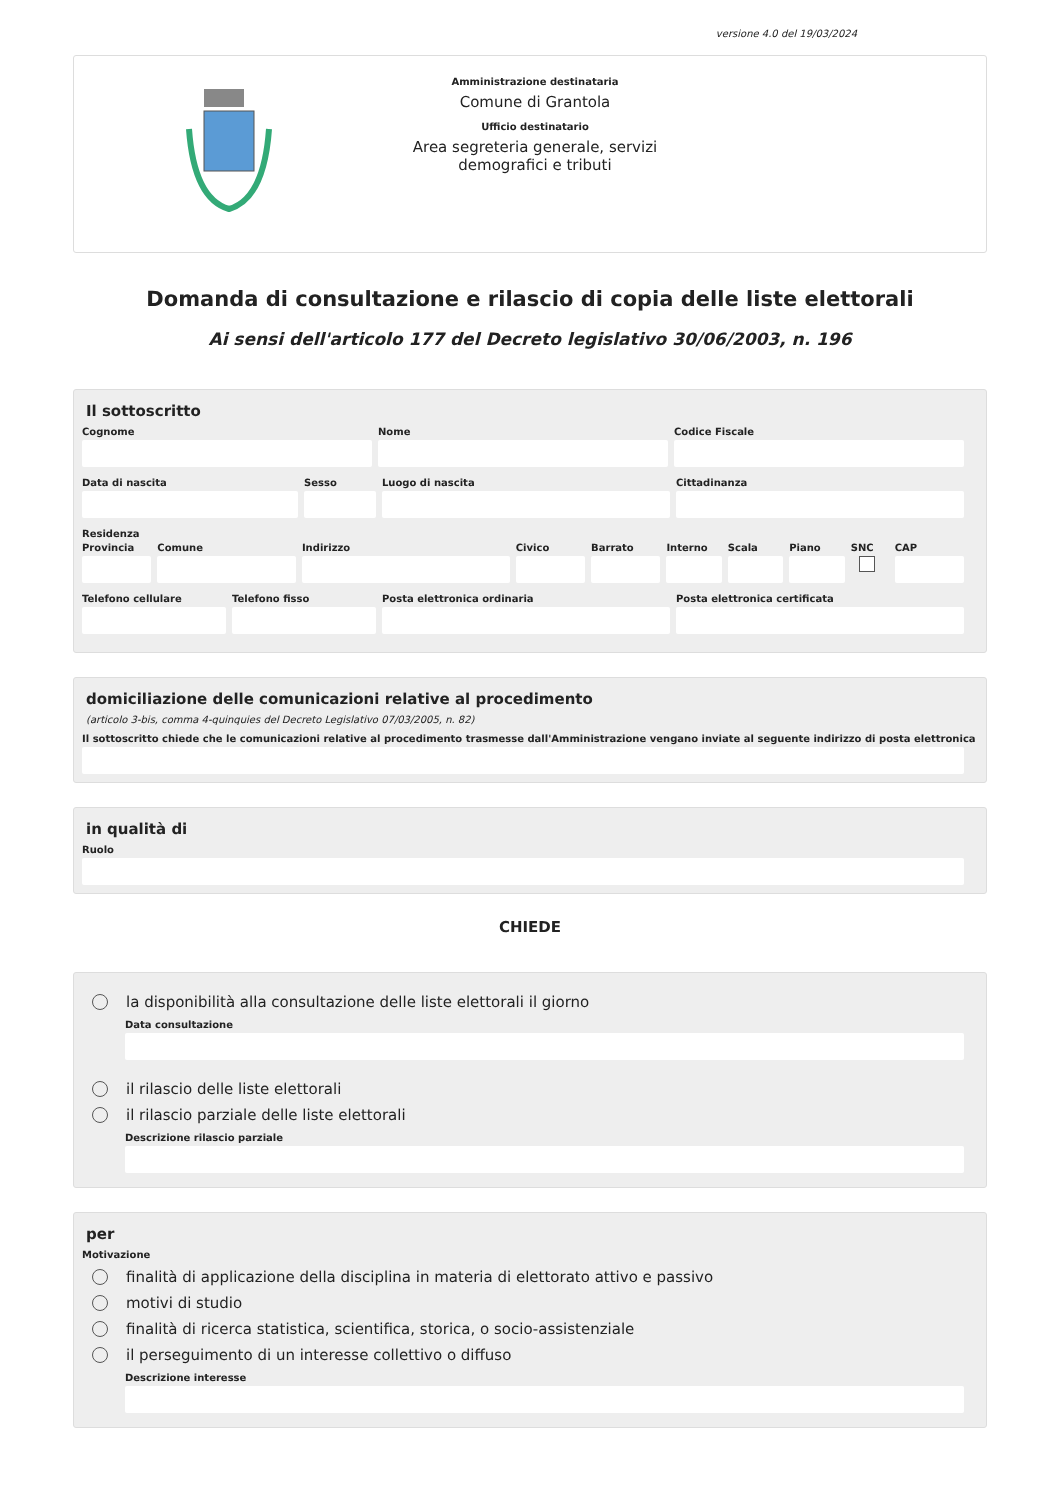versione 4.0 del 19/03/2024
Amministrazione destinataria
Comune di Grantola
Ufficio destinatario
Area segreteria generale, servizi
demografici e tributi
Domanda di consultazione e rilascio di copia delle liste elettorali
Ai sensi dell'articolo 177 del Decreto legislativo 30/06/2003, n. 196
Il sottoscritto
Cognome Nome Codice Fiscale
Data di nascita Sesso Luogo di nascita Cittadinanza
Residenza
Provincia Comune Indirizzo Civico Barrato Interno Scala Piano SNC CAP
Telefono cellulare Telefono fisso Posta elettronica ordinaria Posta elettronica certificata
domiciliazione delle comunicazioni relative al procedimento
(articolo 3-bis, comma 4-quinquies del Decreto Legislativo 07/03/2005, n. 82)
Il sottoscritto chiede che le comunicazioni relative al procedimento trasmesse dall'Amministrazione vengano inviate al seguente indirizzo di posta elettronica
in qualità di
Ruolo
CHIEDE
la disponibilità alla consultazione delle liste elettorali il giorno
Data consultazione
il rilascio delle liste elettorali
il rilascio parziale delle liste elettorali
Descrizione rilascio parziale
per
Motivazione
finalità di applicazione della disciplina in materia di elettorato attivo e passivo
motivi di studio
finalità di ricerca statistica, scientifica, storica, o socio-assistenziale
il perseguimento di un interesse collettivo o diffuso
Descrizione interesse